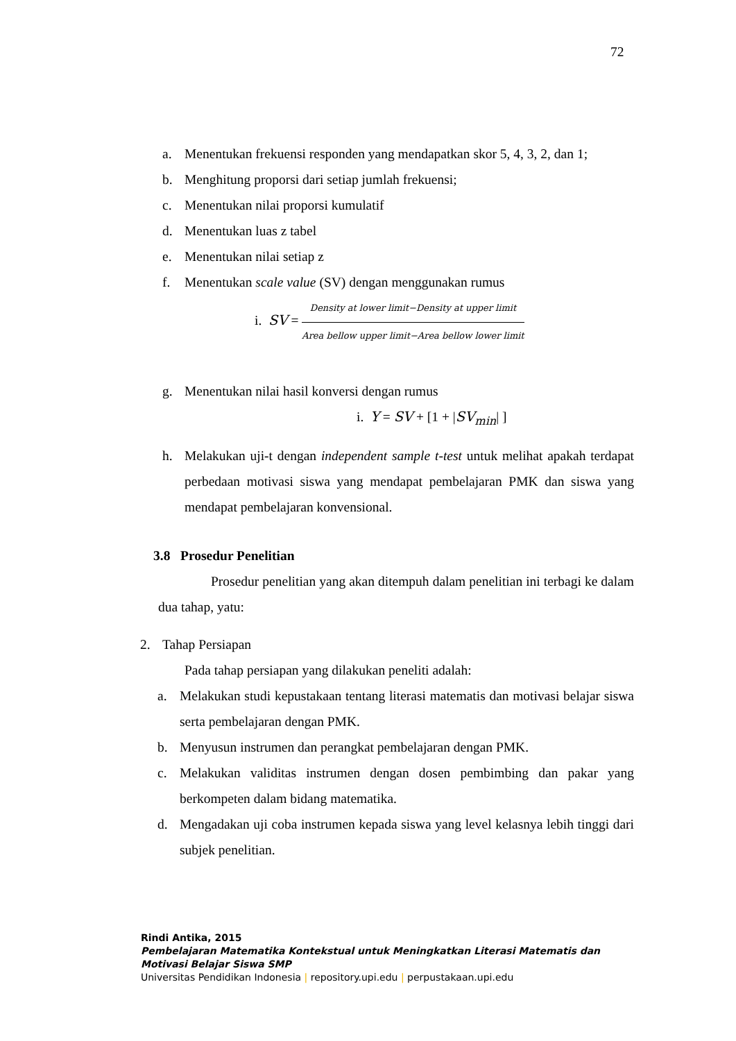72
a. Menentukan frekuensi responden yang mendapatkan skor 5, 4, 3, 2, dan 1;
b. Menghitung proporsi dari setiap jumlah frekuensi;
c. Menentukan nilai proporsi kumulatif
d. Menentukan luas z tabel
e. Menentukan nilai setiap z
f. Menentukan scale value (SV) dengan menggunakan rumus
i. SV =
Density at lower limit−Density at upper limit
Area bellow upper limit−Area bellow lower limit
g. Menentukan nilai hasil konversi dengan rumus
i. Y = SV + [1 + |SV<sub>min</sub>| ]
h. Melakukan uji-t dengan independent sample t-test untuk melihat apakah terdapat perbedaan motivasi siswa yang mendapat pembelajaran PMK dan siswa yang mendapat pembelajaran konvensional.
3.8 Prosedur Penelitian
Prosedur penelitian yang akan ditempuh dalam penelitian ini terbagi ke dalam dua tahap, yatu:
2. Tahap Persiapan
Pada tahap persiapan yang dilakukan peneliti adalah:
a. Melakukan studi kepustakaan tentang literasi matematis dan motivasi belajar siswa serta pembelajaran dengan PMK.
b. Menyusun instrumen dan perangkat pembelajaran dengan PMK.
c. Melakukan validitas instrumen dengan dosen pembimbing dan pakar yang berkompeten dalam bidang matematika.
d. Mengadakan uji coba instrumen kepada siswa yang level kelasnya lebih tinggi dari subjek penelitian.
Rindi Antika, 2015
Pembelajaran Matematika Kontekstual untuk Meningkatkan Literasi Matematis dan
Motivasi Belajar Siswa SMP
Universitas Pendidikan Indonesia | repository.upi.edu | perpustakaan.upi.edu